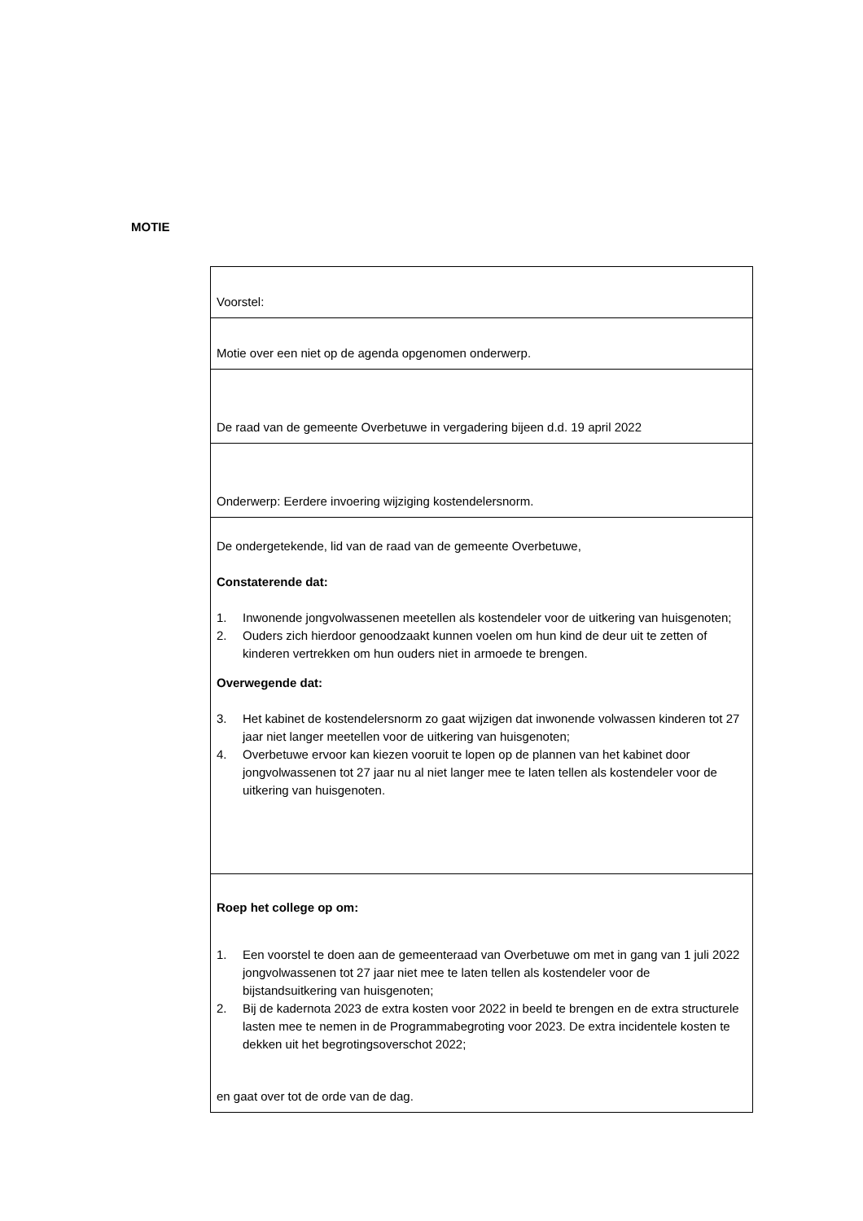MOTIE
| Voorstel: |
| Motie over een niet op de agenda opgenomen onderwerp. |
| De raad van de gemeente Overbetuwe in vergadering bijeen d.d. 19 april 2022 |
| Onderwerp: Eerdere invoering wijziging kostendelersnorm. |
| De ondergetekende, lid van de raad van de gemeente Overbetuwe, Constaterende dat: 1. Inwonende jongvolwassenen meetellen als kostendeler voor de uitkering van huisgenoten; 2. Ouders zich hierdoor genoodzaakt kunnen voelen om hun kind de deur uit te zetten of kinderen vertrekken om hun ouders niet in armoede te brengen. Overwegende dat: 3. Het kabinet de kostendelersnorm zo gaat wijzigen dat inwonende volwassen kinderen tot 27 jaar niet langer meetellen voor de uitkering van huisgenoten; 4. Overbetuwe ervoor kan kiezen vooruit te lopen op de plannen van het kabinet door jongvolwassenen tot 27 jaar nu al niet langer mee te laten tellen als kostendeler voor de uitkering van huisgenoten. |
| Roep het college op om: 1. Een voorstel te doen aan de gemeenteraad van Overbetuwe om met in gang van 1 juli 2022 jongvolwassenen tot 27 jaar niet mee te laten tellen als kostendeler voor de bijstandsuitkering van huisgenoten; 2. Bij de kadernota 2023 de extra kosten voor 2022 in beeld te brengen en de extra structurele lasten mee te nemen in de Programmabegroting voor 2023. De extra incidentele kosten te dekken uit het begrotingsoverschot 2022; en gaat over tot de orde van de dag. |